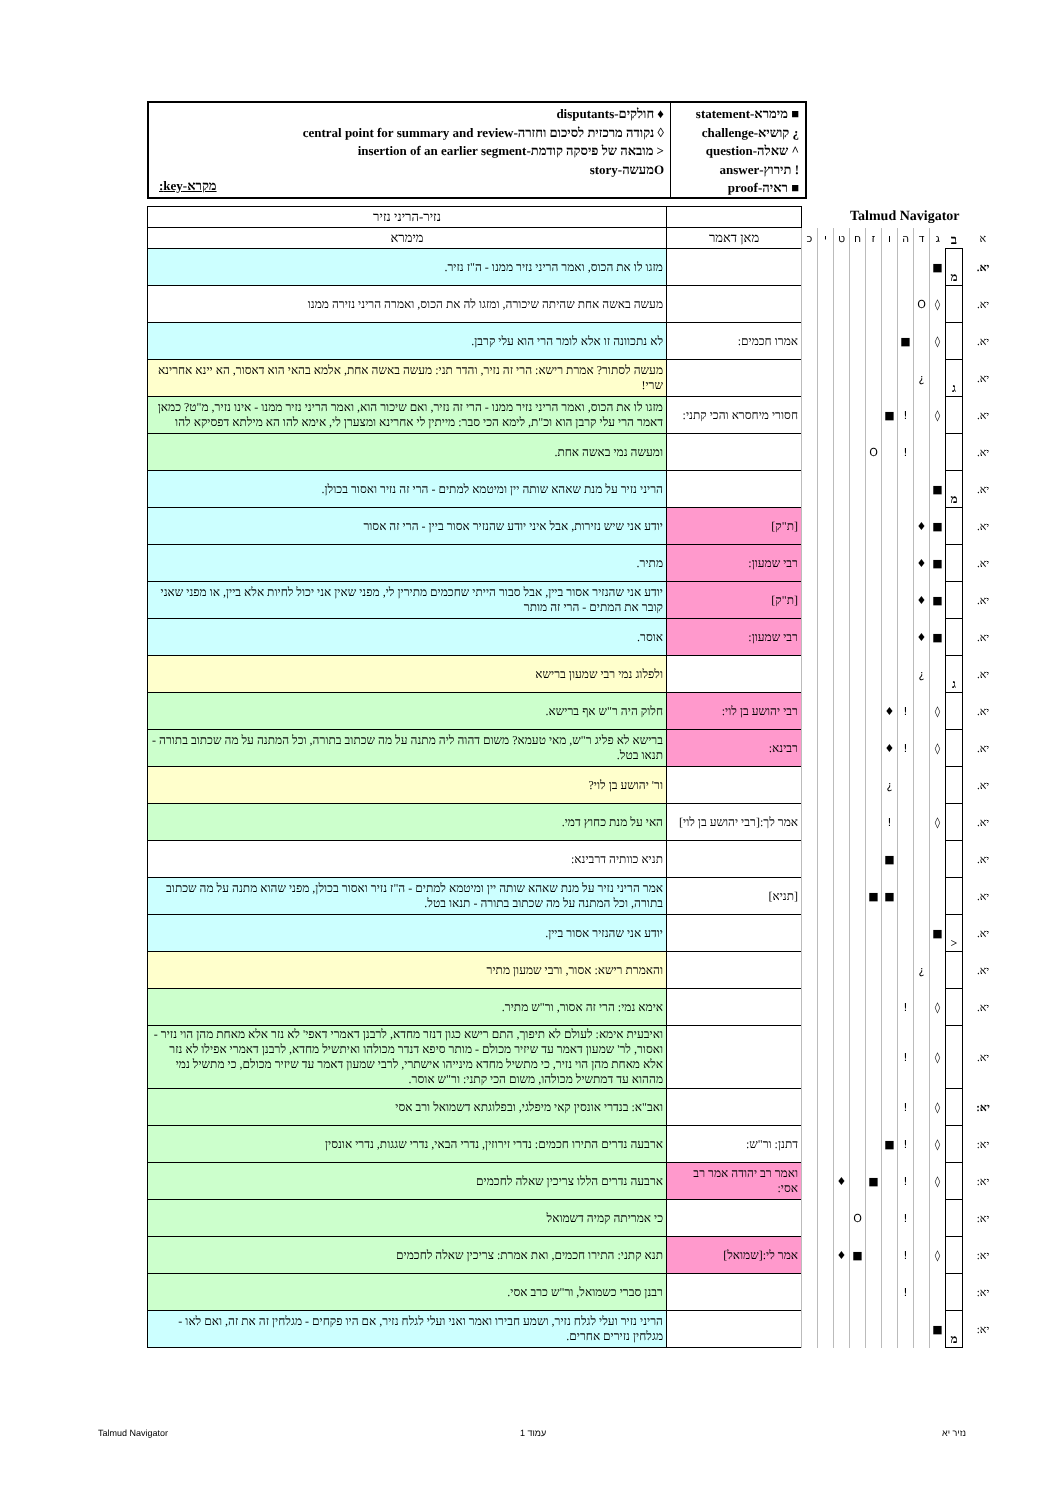■ מימרא-statement
¿ קושיא-challenge
^ שאלה-question
! תירוץ-answer
■ ראיה-proof
♦ חולקים-disputants
◊ נקודה מרכזית לסיכום וחזרה-central point for summary and review
< מובאה של פיסקה קודמת-insertion of an earlier segment
Oמעשה-story
מקרא-key:
Talmud Navigator
| | | | | | | | | | | | | נזיר-הריני נזיר |
| א | ב | ג | ד | ה | ו | ז | ח | ט | י | כ | מאן דאמר | מימרא |
| יא. | מ | ■ | | | | | | | | | | מזגו לו את הכוס, ואמר הריני נזיר ממנו - ה"ז נזיר. |
| יא. | | ◊ | O | | | | | | | | | מעשה באשה אחת שהיתה שיכורה, ומזגו לה את הכוס, ואמרה הריני נזירה ממנו |
| יא. | | ◊ | | ■ | | | | | | | אמרו חכמים: | לא נתכוונה זו אלא לומר הרי הוא עלי קרבן. |
| יא. | ג | | ¿ | | | | | | | | | מעשה לסתור? אמרת רישא: הרי זה נזיר, והדר תני: מעשה באשה אחת, אלמא בהאי הוא דאסור, הא יינא אחרינא שרי! |
| יא. | | ◊ | | ! | ■ | | | | | | חסורי מיחסרא והכי קתני: | מזגו לו את הכוס, ואמר הריני נזיר ממנו - הרי זה נזיר, ואם שיכור הוא, ואמר הריני נזיר ממנו - אינו נזיר, מ"ט? כמאן דאמר הרי עלי קרבן הוא וכ"ת, לימא הכי סבר: מייתין לי אחרינא ומצערן לי, אימא להו הא מילתא דפסיקא להו |
| יא. | | | | ! | | O | | | | | | ומעשה נמי באשה אחת. |
| יא. | מ | ■ | | | | | | | | | | הריני נזיר על מנת שאהא שותה יין ומיטמא למתים - הרי זה נזיר ואסור בכולן. |
| יא. | | ■ | ♦ | | | | | | | | [ת"ק] | יודע אני שיש נזירות, אבל איני יודע שהנזיר אסור ביין - הרי זה אסור |
| יא. | | ■ | ♦ | | | | | | | | רבי שמעון: | מתיר. |
| יא. | | ■ | ♦ | | | | | | | | [ת"ק] | יודע אני שהנזיר אסור ביין, אבל סבור הייתי שחכמים מתירין לי, מפני שאין אני יכול לחיות אלא ביין, או מפני שאני קובר את המתים - הרי זה מותר |
| יא. | | ■ | ♦ | | | | | | | | רבי שמעון: | אוסר. |
| יא. | ג | | ¿ | | | | | | | | | ולפלוג נמי רבי שמעון ברישא |
| יא. | | ◊ | | ! | ♦ | | | | | | רבי יהושע בן לוי: | חלוק היה ר"ש אף ברישא. |
| יא. | | ◊ | | ! | ♦ | | | | | | רבינא: | ברישא לא פליג ר"ש, מאי טעמא? משום דהוה ליה מתנה על מה שכתוב בתורה, וכל המתנה על מה שכתוב בתורה - תנאו בטל. |
| יא. | | | | | ¿ | | | | | | | ור' יהושע בן לוי? |
| יא. | | ◊ | | | ! | | | | | | אמר לך:[רבי יהושע בן לוי] | האי על מנת כחוץ דמי. |
| יא. | | | | | ■ | | | | | | | תניא כוותיה דרבינא: |
| יא. | | | | | ■ | ■ | | | | | [תניא] | אמר הריני נזיר על מנת שאהא שותה יין ומיטמא למתים - ה"ז נזיר ואסור בכולן, מפני שהוא מתנה על מה שכתוב בתורה, וכל המתנה על מה שכתוב בתורה - תנאו בטל. |
| יא. | < | ■ | | | | | | | | | | יודע אני שהנזיר אסור ביין. |
| יא. | | | ¿ | | | | | | | | | והאמרת רישא: אסור, ורבי שמעון מתיר |
| יא. | | ◊ | | ! | | | | | | | | אימא נמי: הרי זה אסור, ור"ש מתיר. |
| יא. | | ◊ | | ! | | | | | | | | ואיבעית אימא: לעולם לא תיפוך, התם רישא כגון דנזר מחדא, לרבנן דאמרי דאפי' לא נזר אלא מאחת מהן הוי נזיר - ואסור, לר' שמעון דאמר עד שיזיר מכולם - מותר סיפא דנדר מכולהו ואיתשיל מחדא, לרבנן דאמרי אפילו לא נזר אלא מאחת מהן הוי נזיר, כי מתשיל מחדא מינייהו אישתרי, לרבי שמעון דאמר עד שיזיר מכולם, כי מתשיל נמי מההוא עד דמתשיל מכולהו, משום הכי קתני: ור"ש אוסר. |
| יא: | | ◊ | | ! | | | | | | | | ואב"א: בנדרי אונסין קאי מיפלגי, ובפלוגתא דשמואל ורב אסי |
| יא: | | ◊ | | ! | ■ | | | | | | דתנן: ור"ש: | ארבעה נדרים התירו חכמים: נדרי זירוזין, נדרי הבאי, נדרי שגגות, נדרי אונסין |
| יא: | | ◊ | | ! | | ■ | | ♦ | | | ואמר רב יהודה אמר רב אסי: | ארבעה נדרים הללו צריכין שאלה לחכמים |
| יא: | | | | ! | | | O | | | | | כי אמריתה קמיה דשמואל |
| יא: | | ◊ | | ! | | | ■ | ♦ | | | אמר לי:[שמואל] | תנא קתני: התירו חכמים, ואת אמרת: צריכין שאלה לחכמים |
| יא: | | | | ! | | | | | | | | רבנן סברי כשמואל, ור"ש כרב אסי. |
| יא: | מ | ■ | | | | | | | | | | הריני נזיר ועלי לגלח נזיר, ושמע חבירו ואמר ואני ועלי לגלח נזיר, אם היו פקחים - מגלחין זה את זה, ואם לאו - מגלחין נזירים אחרים. |
Talmud Navigator עמוד 1 נזיר יא